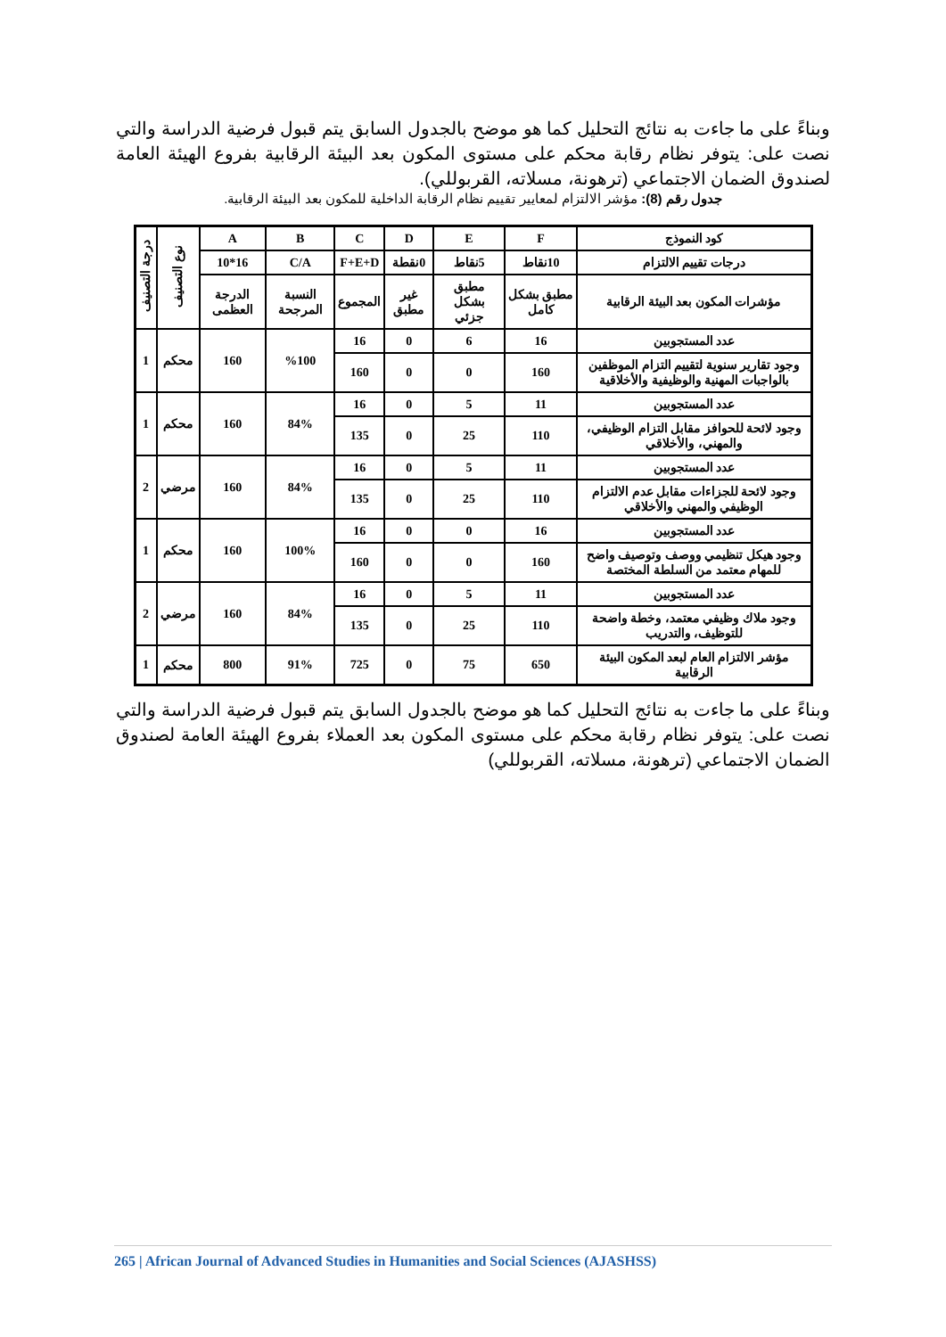وبناءً على ما جاءت به نتائج التحليل كما هو موضح بالجدول السابق يتم قبول فرضية الدراسة والتي نصت على: يتوفر نظام رقابة محكم على مستوى المكون بعد البيئة الرقابية بفروع الهيئة العامة لصندوق الضمان الاجتماعي (ترهونة، مسلاته، القربوللي).
جدول رقم (8): مؤشر الالتزام لمعايير تقييم نظام الرقابة الداخلية للمكون بعد البيئة الرقابية.
| كود النموذج | F | E | D | C | B | A | نوع التصنيف | درجة التصنيف |
| --- | --- | --- | --- | --- | --- | --- | --- | --- |
| درجات تقييم الالتزام | 10نقاط | 5نقاط | 0نقطة | F+E+D | C/A | 16*10 | | |
| مؤشرات المكون بعد البيئة الرقابية | مطبق بشكل كامل | مطبق بشكل جزئي | غير مطبق | المجموع | النسبة المرجحة | الدرجة العظمى | | |
| عدد المستجوبين | 16 | 6 | 0 | 16 | %100 | 160 | محكم | 1 |
| وجود تقارير سنوية لتقييم التزام الموظفين بالواجبات المهنية والوظيفية والأخلاقية | 160 | 0 | 0 | 160 | | | | |
| عدد المستجوبين | 11 | 5 | 0 | 16 | 84% | 160 | محكم | 1 |
| وجود لائحة للحوافز مقابل التزام الوظيفي، والمهني، والأخلاقي | 110 | 25 | 0 | 135 | | | | |
| عدد المستجوبين | 11 | 5 | 0 | 16 | 84% | 160 | مرضي | 2 |
| وجود لائحة للجزاءات مقابل عدم الالتزام الوظيفي والمهني والأخلاقي | 110 | 25 | 0 | 135 | | | | |
| عدد المستجوبين | 16 | 0 | 0 | 16 | 100% | 160 | محكم | 1 |
| وجود هيكل تنظيمي ووصف وتوصيف واضح للمهام معتمد من السلطة المختصة | 160 | 0 | 0 | 160 | | | | |
| عدد المستجوبين | 11 | 5 | 0 | 16 | 84% | 160 | مرضي | 2 |
| وجود ملاك وظيفي معتمد، وخطة واضحة للتوظيف، والتدريب | 110 | 25 | 0 | 135 | | | | |
| مؤشر الالتزام العام لبعد المكون البيئة الرقابية | 650 | 75 | 0 | 725 | 91% | 800 | محكم | 1 |
وبناءً على ما جاءت به نتائج التحليل كما هو موضح بالجدول السابق يتم قبول فرضية الدراسة والتي نصت على: يتوفر نظام رقابة محكم على مستوى المكون بعد العملاء بفروع الهيئة العامة لصندوق الضمان الاجتماعي (ترهونة، مسلاته، القربوللي)
265 | African Journal of Advanced Studies in Humanities and Social Sciences (AJASHSS)